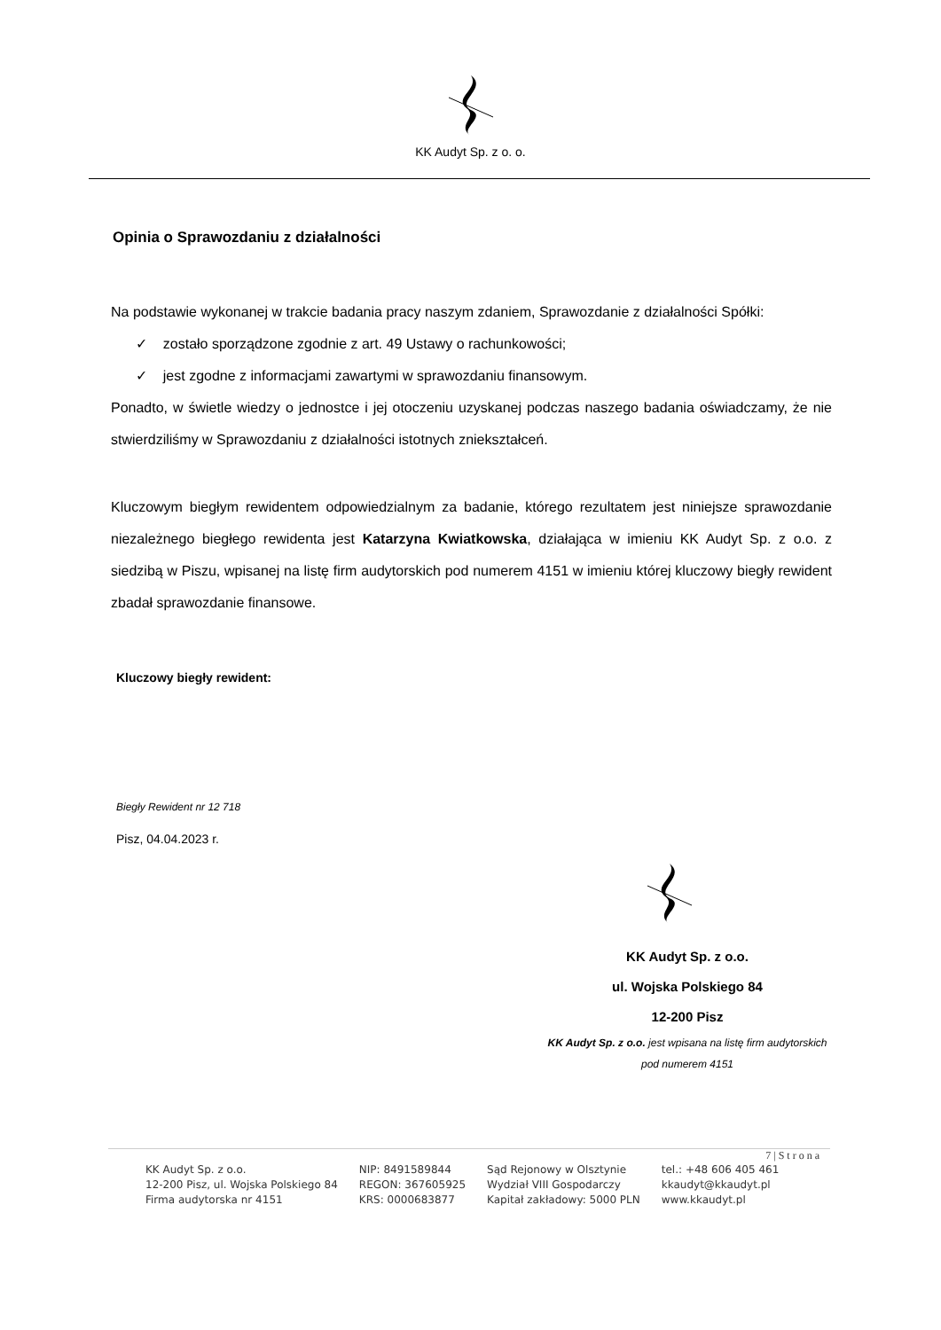KK Audyt Sp. z o. o.
Opinia o Sprawozdaniu z działalności
Na podstawie wykonanej w trakcie badania pracy naszym zdaniem, Sprawozdanie z działalności Spółki:
✓ zostało sporządzone zgodnie z art. 49 Ustawy o rachunkowości;
✓ jest zgodne z informacjami zawartymi w sprawozdaniu finansowym.
Ponadto, w świetle wiedzy o jednostce i jej otoczeniu uzyskanej podczas naszego badania oświadczamy, że nie stwierdziliśmy w Sprawozdaniu z działalności istotnych zniekształceń.
Kluczowym biegłym rewidentem odpowiedzialnym za badanie, którego rezultatem jest niniejsze sprawozdanie niezależnego biegłego rewidenta jest Katarzyna Kwiatkowska, działająca w imieniu KK Audyt Sp. z o.o. z siedzibą w Piszu, wpisanej na listę firm audytorskich pod numerem 4151 w imieniu której kluczowy biegły rewident zbadał sprawozdanie finansowe.
Kluczowy biegły rewident:
Biegły Rewident nr 12 718
Pisz, 04.04.2023 r.
KK Audyt Sp. z o.o.
ul. Wojska Polskiego 84
12-200 Pisz
KK Audyt Sp. z o.o. jest wpisana na listę firm audytorskich
pod numerem 4151
7 | S t r o n a
KK Audyt Sp. z o.o.
12-200 Pisz, ul. Wojska Polskiego 84
Firma audytorska nr 4151
NIP: 8491589844
REGON: 367605925
KRS: 0000683877
Sąd Rejonowy w Olsztynie
Wydział VIII Gospodarczy
Kapitał zakładowy: 5000 PLN
tel.: +48 606 405 461
kkaudyt@kkaudyt.pl
www.kkaudyt.pl